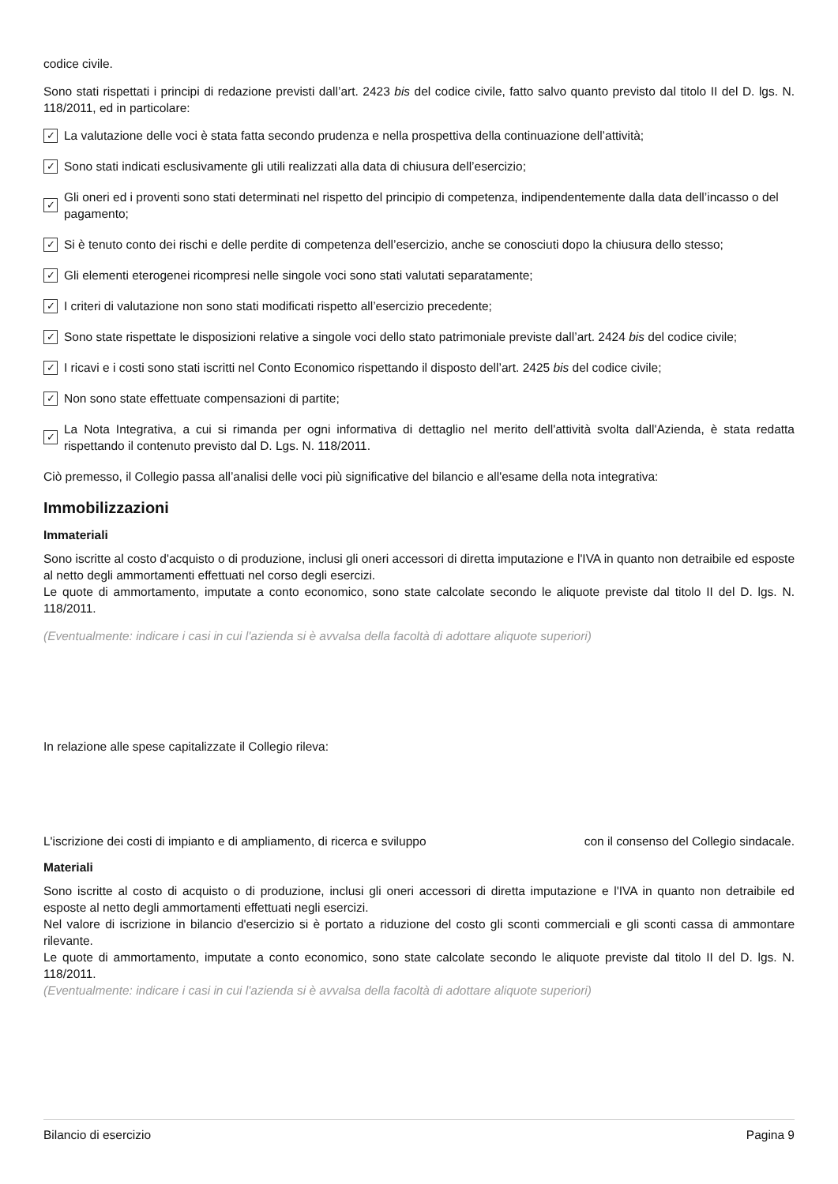codice civile.
Sono stati rispettati i principi di redazione previsti dall’art. 2423 bis del codice civile, fatto salvo quanto previsto dal titolo II del D. lgs. N. 118/2011, ed in particolare:
✓ La valutazione delle voci è stata fatta secondo prudenza e nella prospettiva della continuazione dell’attività;
✓ Sono stati indicati esclusivamente gli utili realizzati alla data di chiusura dell’esercizio;
✓ Gli oneri ed i proventi sono stati determinati nel rispetto del principio di competenza, indipendentemente dalla data dell’incasso o del pagamento;
✓ Si è tenuto conto dei rischi e delle perdite di competenza dell’esercizio, anche se conosciuti dopo la chiusura dello stesso;
✓ Gli elementi eterogenei ricompresi nelle singole voci sono stati valutati separatamente;
✓ I criteri di valutazione non sono stati modificati rispetto all’esercizio precedente;
✓ Sono state rispettate le disposizioni relative a singole voci dello stato patrimoniale previste dall’art. 2424 bis del codice civile;
✓ I ricavi e i costi sono stati iscritti nel Conto Economico rispettando il disposto dell’art. 2425 bis del codice civile;
✓ Non sono state effettuate compensazioni di partite;
✓ La Nota Integrativa, a cui si rimanda per ogni informativa di dettaglio nel merito dell'attività svolta dall'Azienda, è stata redatta rispettando il contenuto previsto dal D. Lgs. N. 118/2011.
Ciò premesso, il Collegio passa all’analisi delle voci più significative del bilancio e all'esame della nota integrativa:
Immobilizzazioni
Immateriali
Sono iscritte al costo d'acquisto o di produzione, inclusi gli oneri accessori di diretta imputazione e l'IVA in quanto non detraibile ed esposte al netto degli ammortamenti effettuati nel corso degli esercizi.
Le quote di ammortamento, imputate a conto economico, sono state calcolate secondo le aliquote previste dal titolo II del D. lgs. N. 118/2011.
(Eventualmente: indicare i casi in cui l'azienda si è avvalsa della facoltà di adottare aliquote superiori)
In relazione alle spese capitalizzate il Collegio rileva:
L'iscrizione dei costi di impianto e di ampliamento, di ricerca e sviluppo con il consenso del Collegio sindacale.
Materiali
Sono iscritte al costo di acquisto o di produzione, inclusi gli oneri accessori di diretta imputazione e l'IVA in quanto non detraibile ed esposte al netto degli ammortamenti effettuati negli esercizi.
Nel valore di iscrizione in bilancio d'esercizio si è portato a riduzione del costo gli sconti commerciali e gli sconti cassa di ammontare rilevante.
Le quote di ammortamento, imputate a conto economico, sono state calcolate secondo le aliquote previste dal titolo II del D. lgs. N. 118/2011.
(Eventualmente: indicare i casi in cui l'azienda si è avvalsa della facoltà di adottare aliquote superiori)
Bilancio di esercizio Pagina 9